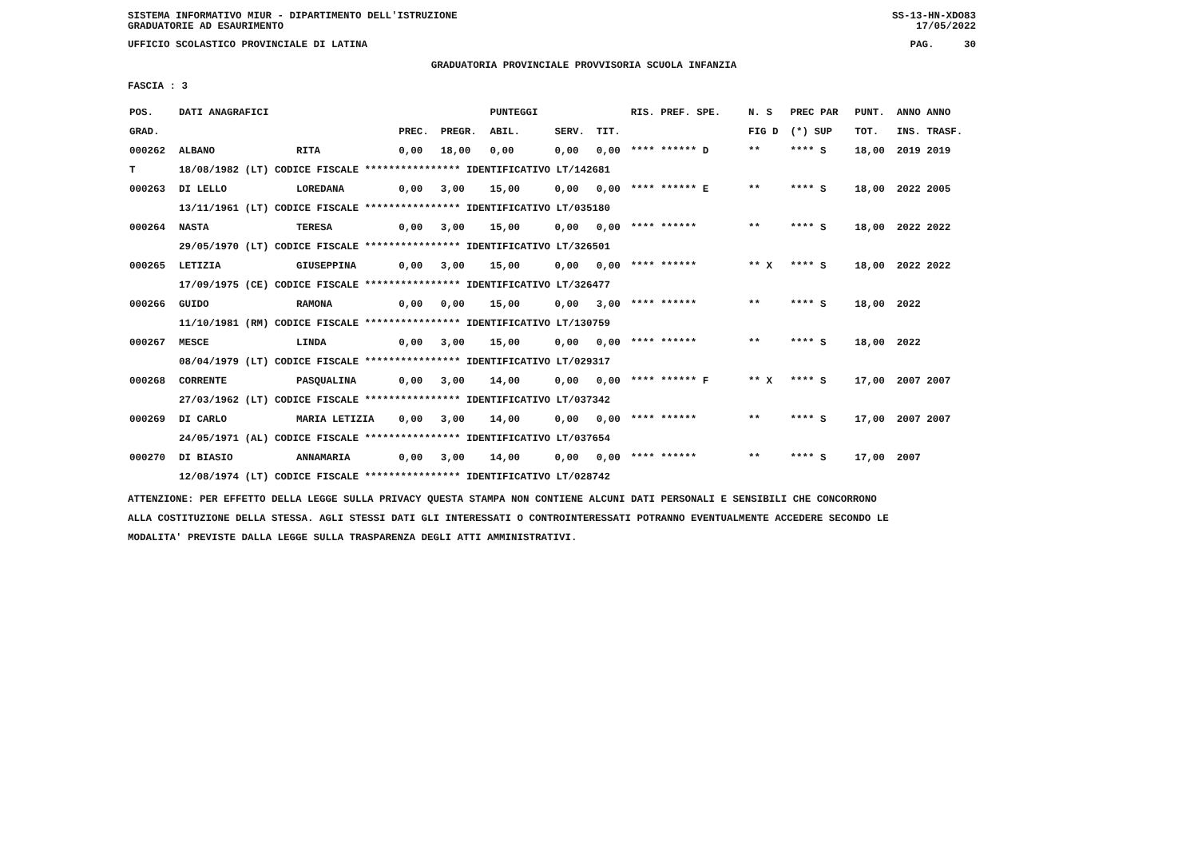SISTEMA INFORMATIVO MIUR - DIPARTIMENTO DELL'ISTRUZIONE
GRADUATORIE AD ESAURIMENTO SS-13-HN-XDO83
17/05/2022
UFFICIO SCOLASTICO PROVINCIALE DI LATINA PAG. 30
GRADUATORIA PROVINCIALE PROVVISORIA SCUOLA INFANZIA
FASCIA : 3
| POS. | DATI ANAGRAFICI | | | | PUNTEGGI | | | RIS. PREF. SPE. | N. S | PREC PAR | PUNT. | ANNO ANNO |
| --- | --- | --- | --- | --- | --- | --- | --- | --- | --- | --- | --- | --- |
| GRAD. | | | PREC. | PREGR. | ABIL. | SERV. | TIT. | | FIG D | (*) SUP | TOT. | INS. TRASF. |
| 000262 | ALBANO | RITA | 0,00 | 18,00 | 0,00 | 0,00 | 0,00 | **** ****** D | ** | **** S | 18,00 | 2019 2019 |
| T | 18/08/1982 (LT) CODICE FISCALE **************** IDENTIFICATIVO LT/142681 | | | | | | | | | | | |
| 000263 | DI LELLO | LOREDANA | 0,00 | 3,00 | 15,00 | 0,00 | 0,00 | **** ****** E | ** | **** S | 18,00 | 2022 2005 |
| | 13/11/1961 (LT) CODICE FISCALE **************** IDENTIFICATIVO LT/035180 | | | | | | | | | | | |
| 000264 | NASTA | TERESA | 0,00 | 3,00 | 15,00 | 0,00 | 0,00 | **** ****** | ** | **** S | 18,00 | 2022 2022 |
| | 29/05/1970 (LT) CODICE FISCALE **************** IDENTIFICATIVO LT/326501 | | | | | | | | | | | |
| 000265 | LETIZIA | GIUSEPPINA | 0,00 | 3,00 | 15,00 | 0,00 | 0,00 | **** ****** | ** X | **** S | 18,00 | 2022 2022 |
| | 17/09/1975 (CE) CODICE FISCALE **************** IDENTIFICATIVO LT/326477 | | | | | | | | | | | |
| 000266 | GUIDO | RAMONA | 0,00 | 0,00 | 15,00 | 0,00 | 3,00 | **** ****** | ** | **** S | 18,00 | 2022 |
| | 11/10/1981 (RM) CODICE FISCALE **************** IDENTIFICATIVO LT/130759 | | | | | | | | | | | |
| 000267 | MESCE | LINDA | 0,00 | 3,00 | 15,00 | 0,00 | 0,00 | **** ****** | ** | **** S | 18,00 | 2022 |
| | 08/04/1979 (LT) CODICE FISCALE **************** IDENTIFICATIVO LT/029317 | | | | | | | | | | | |
| 000268 | CORRENTE | PASQUALINA | 0,00 | 3,00 | 14,00 | 0,00 | 0,00 | **** ****** F | ** X | **** S | 17,00 | 2007 2007 |
| | 27/03/1962 (LT) CODICE FISCALE **************** IDENTIFICATIVO LT/037342 | | | | | | | | | | | |
| 000269 | DI CARLO | MARIA LETIZIA | 0,00 | 3,00 | 14,00 | 0,00 | 0,00 | **** ****** | ** | **** S | 17,00 | 2007 2007 |
| | 24/05/1971 (AL) CODICE FISCALE **************** IDENTIFICATIVO LT/037654 | | | | | | | | | | | |
| 000270 | DI BIASIO | ANNAMARIA | 0,00 | 3,00 | 14,00 | 0,00 | 0,00 | **** ****** | ** | **** S | 17,00 | 2007 |
| | 12/08/1974 (LT) CODICE FISCALE **************** IDENTIFICATIVO LT/028742 | | | | | | | | | | | |
ATTENZIONE: PER EFFETTO DELLA LEGGE SULLA PRIVACY QUESTA STAMPA NON CONTIENE ALCUNI DATI PERSONALI E SENSIBILI CHE CONCORRONO
ALLA COSTITUZIONE DELLA STESSA. AGLI STESSI DATI GLI INTERESSATI O CONTROINTERESSATI POTRANNO EVENTUALMENTE ACCEDERE SECONDO LE
MODALITA' PREVISTE DALLA LEGGE SULLA TRASPARENZA DEGLI ATTI AMMINISTRATIVI.